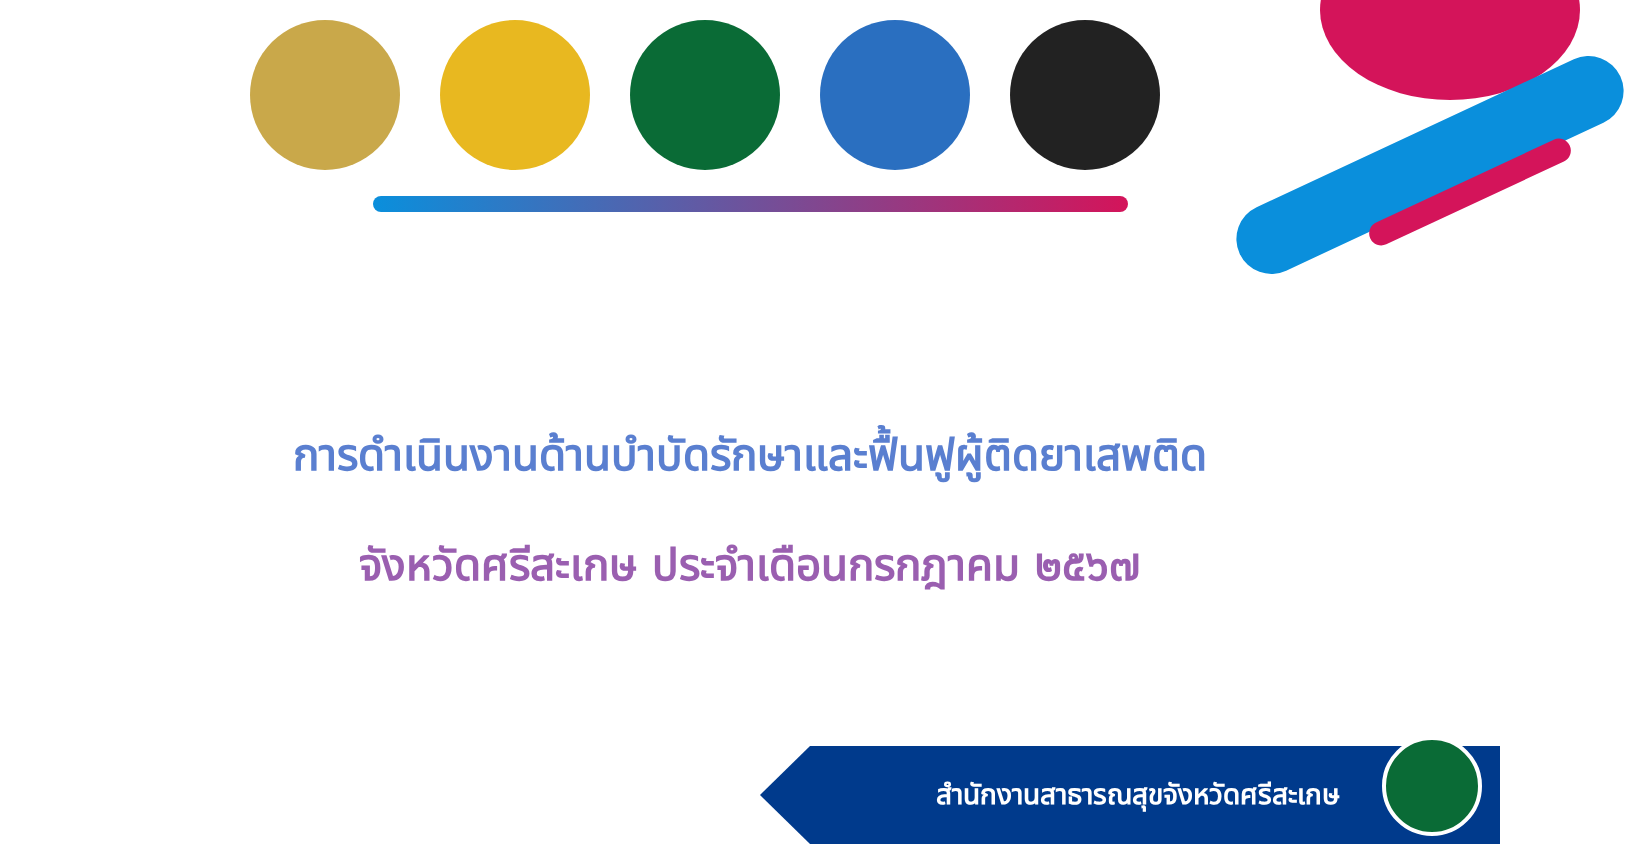การดำเนินงานด้านบำบัดรักษาและฟื้นฟูผู้ติดยาเสพติด
จังหวัดศรีสะเกษ ประจำเดือนกรกฎาคม ๒๕๖๗
สำนักงานสาธารณสุขจังหวัดศรีสะเกษ